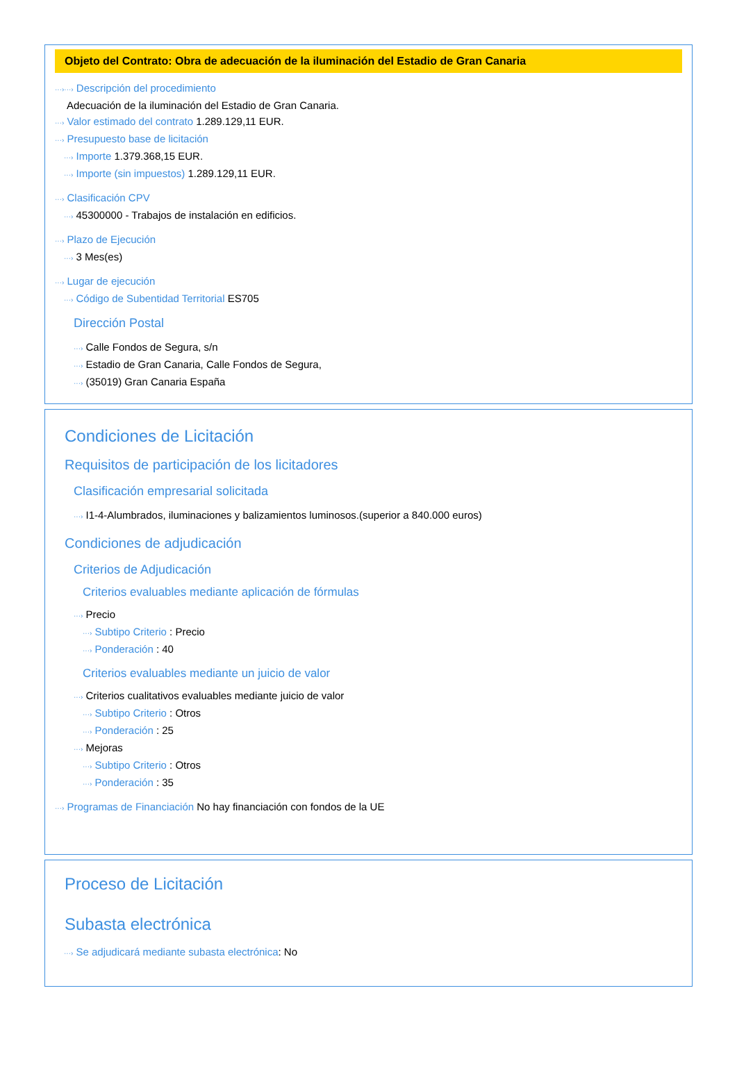Objeto del Contrato: Obra de adecuación de la iluminación del Estadio de Gran Canaria
···›···› Descripción del procedimiento
Adecuación de la iluminación del Estadio de Gran Canaria.
···› Valor estimado del contrato 1.289.129,11 EUR.
···› Presupuesto base de licitación
···› Importe 1.379.368,15 EUR.
···› Importe (sin impuestos) 1.289.129,11 EUR.
···› Clasificación CPV
···› 45300000 - Trabajos de instalación en edificios.
···› Plazo de Ejecución
···› 3 Mes(es)
···› Lugar de ejecución
···› Código de Subentidad Territorial ES705
Dirección Postal
···› Calle Fondos de Segura, s/n
···› Estadio de Gran Canaria, Calle Fondos de Segura,
···› (35019) Gran Canaria España
Condiciones de Licitación
Requisitos de participación de los licitadores
Clasificación empresarial solicitada
···› I1-4-Alumbrados, iluminaciones y balizamientos luminosos.(superior a 840.000 euros)
Condiciones de adjudicación
Criterios de Adjudicación
Criterios evaluables mediante aplicación de fórmulas
···› Precio
···› Subtipo Criterio : Precio
···› Ponderación : 40
Criterios evaluables mediante un juicio de valor
···› Criterios cualitativos evaluables mediante juicio de valor
···› Subtipo Criterio : Otros
···› Ponderación : 25
···› Mejoras
···› Subtipo Criterio : Otros
···› Ponderación : 35
···› Programas de Financiación No hay financiación con fondos de la UE
Proceso de Licitación
Subasta electrónica
···› Se adjudicará mediante subasta electrónica: No